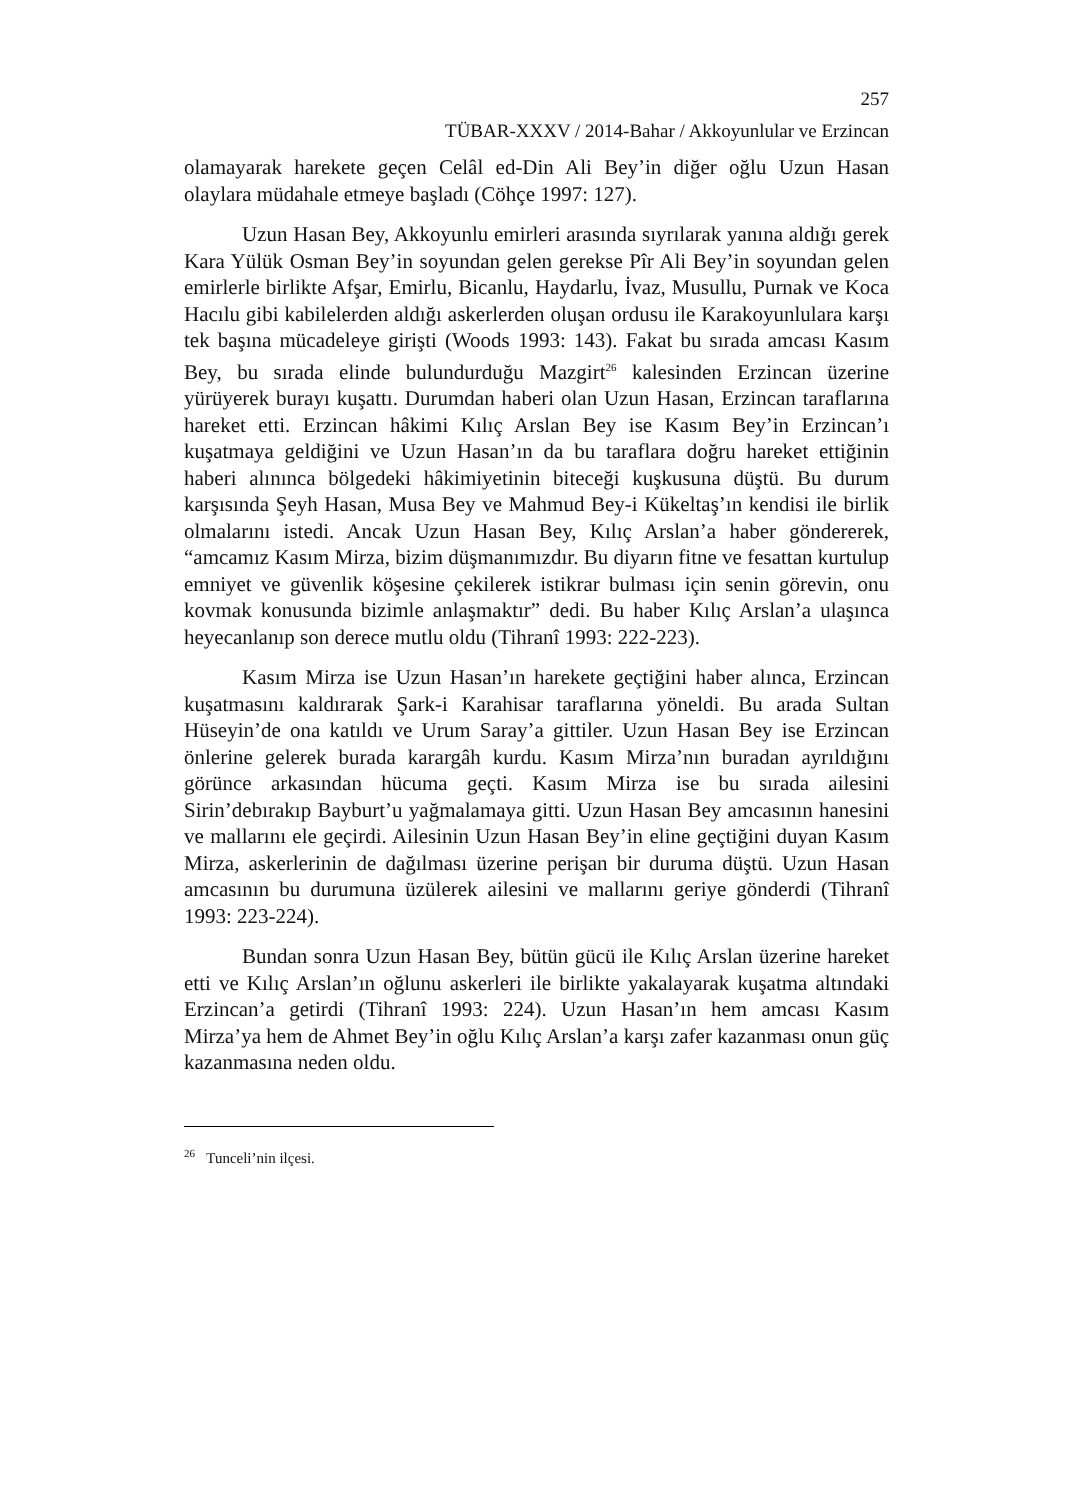257
TÜBAR-XXXV / 2014-Bahar / Akkoyunlular ve Erzincan
olamayarak harekete geçen Celâl ed-Din Ali Bey’in diğer oğlu Uzun Hasan olaylara müdahale etmeye başladı (Cöhçe 1997: 127).
Uzun Hasan Bey, Akkoyunlu emirleri arasında sıyrılarak yanına aldığı gerek Kara Yülük Osman Bey’in soyundan gelen gerekse Pîr Ali Bey’in soyundan gelen emirlerle birlikte Afşar, Emirlu, Bicanlu, Haydarlu, İvaz, Musullu, Purnak ve Koca Hacılu gibi kabilelerden aldığı askerlerden oluşan ordusu ile Karakoyunlulara karşı tek başına mücadeleye girişti (Woods 1993: 143). Fakat bu sırada amcası Kasım Bey, bu sırada elinde bulundurduğu Mazgirt<sup>26</sup> kalesinden Erzincan üzerine yürüyerek burayı kuşattı. Durumdan haberi olan Uzun Hasan, Erzincan taraflarına hareket etti. Erzincan hâkimi Kılıç Arslan Bey ise Kasım Bey’in Erzincan’ı kuşatmaya geldiğini ve Uzun Hasan’ın da bu taraflara doğru hareket ettiğinin haberi alınınca bölgedeki hâkimiyetinin biteceği kuşkusuna düştü. Bu durum karşısında Şeyh Hasan, Musa Bey ve Mahmud Bey-i Kükeltaş’ın kendisi ile birlik olmalarını istedi. Ancak Uzun Hasan Bey, Kılıç Arslan’a haber göndererek, “amcamız Kasım Mirza, bizim düşmanımızdır. Bu diyarın fitne ve fesattan kurtulup emniyet ve güvenlik köşesine çekilerek istikrar bulması için senin görevin, onu kovmak konusunda bizimle anlaşmaktır” dedi. Bu haber Kılıç Arslan’a ulaşınca heyecanlanıp son derece mutlu oldu (Tihranî 1993: 222-223).
Kasım Mirza ise Uzun Hasan’ın harekete geçtiğini haber alınca, Erzincan kuşatmasını kaldırarak Şark-i Karahisar taraflarına yöneldi. Bu arada Sultan Hüseyin’de ona katıldı ve Urum Saray’a gittiler. Uzun Hasan Bey ise Erzincan önlerine gelerek burada karargâh kurdu. Kasım Mirza’nın buradan ayrıldığını görünce arkasından hücuma geçti. Kasım Mirza ise bu sırada ailesini Sirin’debırakıp Bayburt’u yağmalamaya gitti. Uzun Hasan Bey amcasının hanesini ve mallarını ele geçirdi. Ailesinin Uzun Hasan Bey’in eline geçtiğini duyan Kasım Mirza, askerlerinin de dağılması üzerine perişan bir duruma düştü. Uzun Hasan amcasının bu durumuna üzülerek ailesini ve mallarını geriye gönderdi (Tihranî 1993: 223-224).
Bundan sonra Uzun Hasan Bey, bütün gücü ile Kılıç Arslan üzerine hareket etti ve Kılıç Arslan’ın oğlunu askerleri ile birlikte yakalayarak kuşatma altındaki Erzincan’a getirdi (Tihranî 1993: 224). Uzun Hasan’ın hem amcası Kasım Mirza’ya hem de Ahmet Bey’in oğlu Kılıç Arslan’a karşı zafer kazanması onun güç kazanmasına neden oldu.
<sup>26</sup> Tunceli’nin ilçesi.